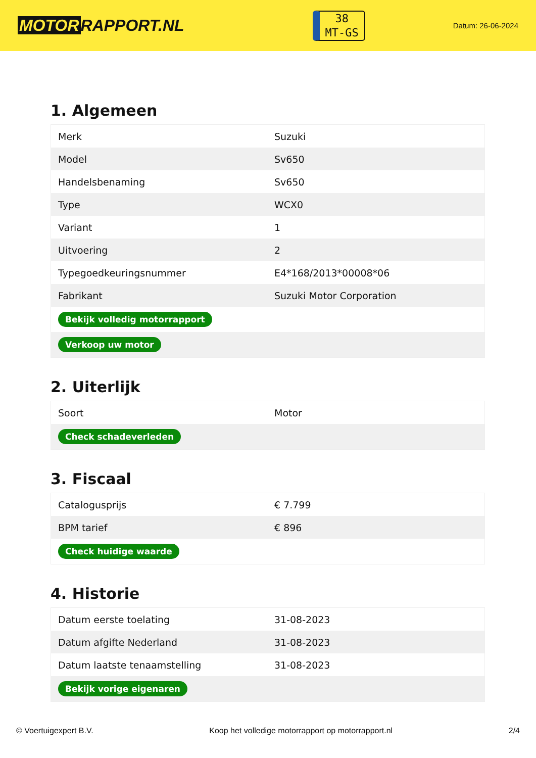MOTOR RAPPORT.NL
38
MT-GS
Datum: 26-06-2024
1. Algemeen
| Merk | Suzuki |
| Model | Sv650 |
| Handelsbenaming | Sv650 |
| Type | WCX0 |
| Variant | 1 |
| Uitvoering | 2 |
| Typegoedkeuringsnummer | E4*168/2013*00008*06 |
| Fabrikant | Suzuki Motor Corporation |
| Bekijk volledig motorrapport | |
| Verkoop uw motor | |
2. Uiterlijk
| Soort | Motor |
| Check schadeverleden | |
3. Fiscaal
| Catalogusprijs | € 7.799 |
| BPM tarief | € 896 |
| Check huidige waarde | |
4. Historie
| Datum eerste toelating | 31-08-2023 |
| Datum afgifte Nederland | 31-08-2023 |
| Datum laatste tenaamstelling | 31-08-2023 |
| Bekijk vorige eigenaren | |
© Voertuigexpert B.V. Koop het volledige motorrapport op motorrapport.nl 2/4